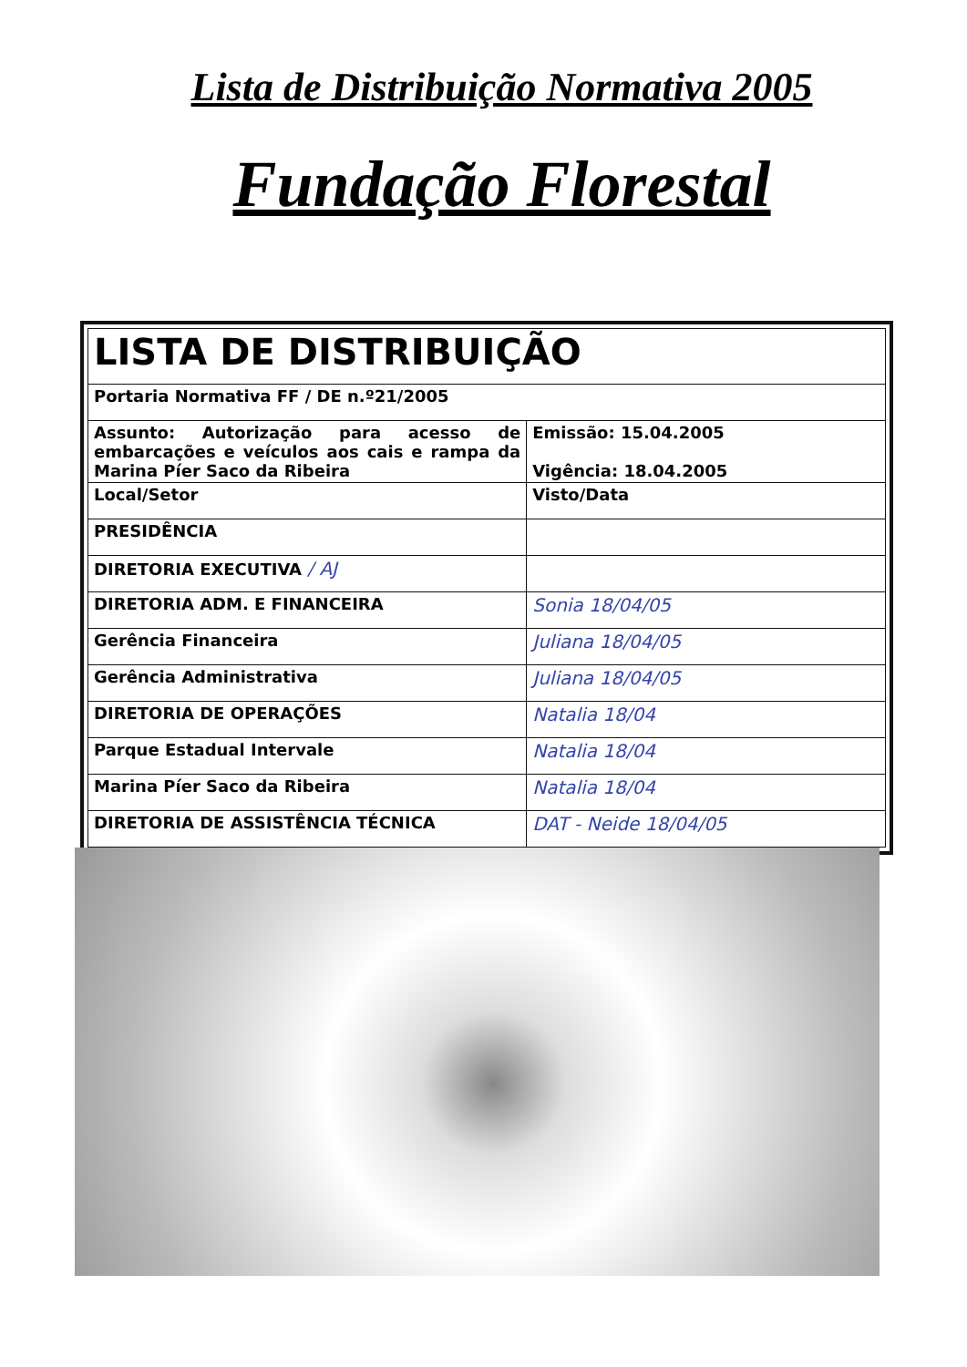Lista de Distribuição Normativa 2005
Fundação Florestal
| LISTA DE DISTRIBUIÇÃO | |
| Portaria Normativa FF / DE n.º21/2005 | |
| Assunto: Autorização para acesso de embarcações e veículos aos cais e rampa da Marina Píer Saco da Ribeira | Emissão: 15.04.2005 Vigência: 18.04.2005 |
| Local/Setor | Visto/Data |
| PRESIDÊNCIA | |
| DIRETORIA EXECUTIVA / AJ | |
| DIRETORIA ADM. E FINANCEIRA | Sonia 18/04/05 |
| Gerência Financeira | Juliana 18/04/05 |
| Gerência Administrativa | Juliana 18/04/05 |
| DIRETORIA DE OPERAÇÕES | Natalia 18/04 |
| Parque Estadual Intervale | Natalia 18/04 |
| Marina Píer Saco da Ribeira | Natalia 18/04 |
| DIRETORIA DE ASSISTÊNCIA TÉCNICA | DAT - Neide 18/04/05 |